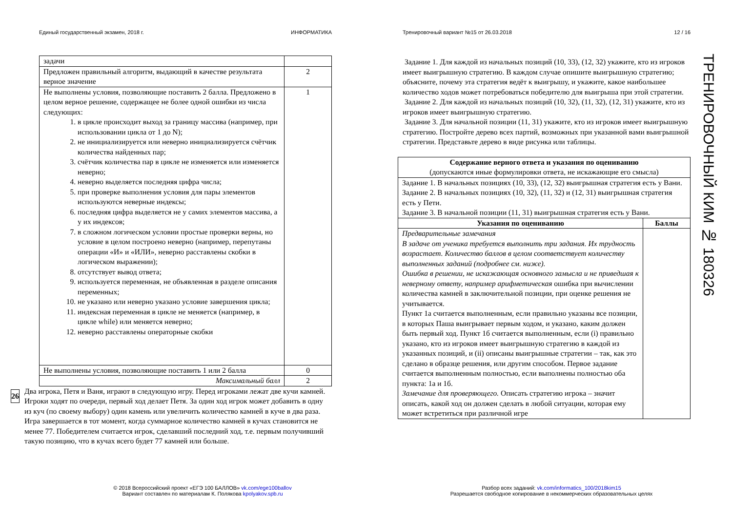Единый государственный экзамен, 2018 г. ИНФОРМАТИКА
| задачи | |
| Предложен правильный алгоритм, выдающий в качестве результата верное значение | 2 |
| Не выполнены условия, позволяющие поставить 2 балла. Предложено в целом верное решение, содержащее не более одной ошибки из числа следующих: 1. в цикле происходит выход за границу массива (например, при использовании цикла от 1 до N); 2. не инициализируется или неверно инициализируется счётчик количества найденных пар; 3. счётчик количества пар в цикле не изменяется или изменяется неверно; 4. неверно выделяется последняя цифра числа; 5. при проверке выполнения условия для пары элементов используются неверные индексы; 6. последняя цифра выделяется не у самих элементов массива, а у их индексов; 7. в сложном логическом условии простые проверки верны, но условие в целом построено неверно (например, перепутаны операции «И» и «ИЛИ», неверно расставлены скобки в логическом выражении); 8. отсутствует вывод ответа; 9. используется переменная, не объявленная в разделе описания переменных; 10. не указано или неверно указано условие завершения цикла; 11. индексная переменная в цикле не меняется (например, в цикле while) или меняется неверно; 12. неверно расставлены операторные скобки | 1 |
| Не выполнены условия, позволяющие поставить 1 или 2 балла | 0 |
| Максимальный балл | 2 |
26
Два игрока, Петя и Ваня, играют в следующую игру. Перед игроками лежат две кучи камней. Игроки ходят по очереди, первый ход делает Петя. За один ход игрок может добавить в одну из куч (по своему выбору) один камень или увеличить количество камней в куче в два раза. Игра завершается в тот момент, когда суммарное количество камней в кучах становится не менее 77. Победителем считается игрок, сделавший последний ход, т.е. первым получивший такую позицию, что в кучах всего будет 77 камней или больше.
Тренировочный вариант №15 от 26.03.2018 12 / 16
Задание 1. Для каждой из начальных позиций (10, 33), (12, 32) укажите, кто из игроков имеет выигрышную стратегию. В каждом случае опишите выигрышную стратегию; объясните, почему эта стратегия ведёт к выигрышу, и укажите, какое наибольшее количество ходов может потребоваться победителю для выигрыша при этой стратегии.
Задание 2. Для каждой из начальных позиций (10, 32), (11, 32), (12, 31) укажите, кто из игроков имеет выигрышную стратегию.
Задание 3. Для начальной позиции (11, 31) укажите, кто из игроков имеет выигрышную стратегию. Постройте дерево всех партий, возможных при указанной вами выигрышной стратегии. Представьте дерево в виде рисунка или таблицы.
| Содержание верного ответа и указания по оцениванию (допускаются иные формулировки ответа, не искажающие его смысла) | |
| Задание 1. В начальных позициях (10, 33), (12, 32) выигрышная стратегия есть у Вани. Задание 2. В начальных позициях (10, 32), (11, 32) и (12, 31) выигрышная стратегия есть у Пети. Задание 3. В начальной позиции (11, 31) выигрышная стратегия есть у Вани. | |
| Указания по оцениванию | Баллы |
| Предварительные замечания В задаче от ученика требуется выполнить три задания. Их трудность возрастает. Количество баллов в целом соответствует количеству выполненных заданий (подробнее см. ниже). Ошибка в решении, не искажающая основного замысла и не приведшая к неверному ответу, например арифметическая ошибка при вычислении количества камней в заключительной позиции, при оценке решения не учитывается. Пункт 1а считается выполненным, если правильно указаны все позиции, в которых Паша выигрывает первым ходом, и указано, каким должен быть первый ход. Пункт 1б считается выполненным, если (i) правильно указано, кто из игроков имеет выигрышную стратегию в каждой из указанных позиций, и (ii) описаны выигрышные стратегии – так, как это сделано в образце решения, или другим способом. Первое задание считается выполненным полностью, если выполнены полностью оба пункта: 1а и 1б. Замечание для проверяющего. Описать стратегию игрока – значит описать, какой ход он должен сделать в любой ситуации, которая ему может встретиться при различной игре | |
ТРЕНИРОВОЧНЫЙ КИМ № 180326
© 2018 Всероссийский проект «ЕГЭ 100 БАЛЛОВ» vk.com/ege100ballov
Вариант составлен по материалам К. Полякова kpolyakov.spb.ru
Разбор всех заданий: vk.com/informatics_100/2018kim15
Разрешается свободное копирование в некоммерческих образовательных целях